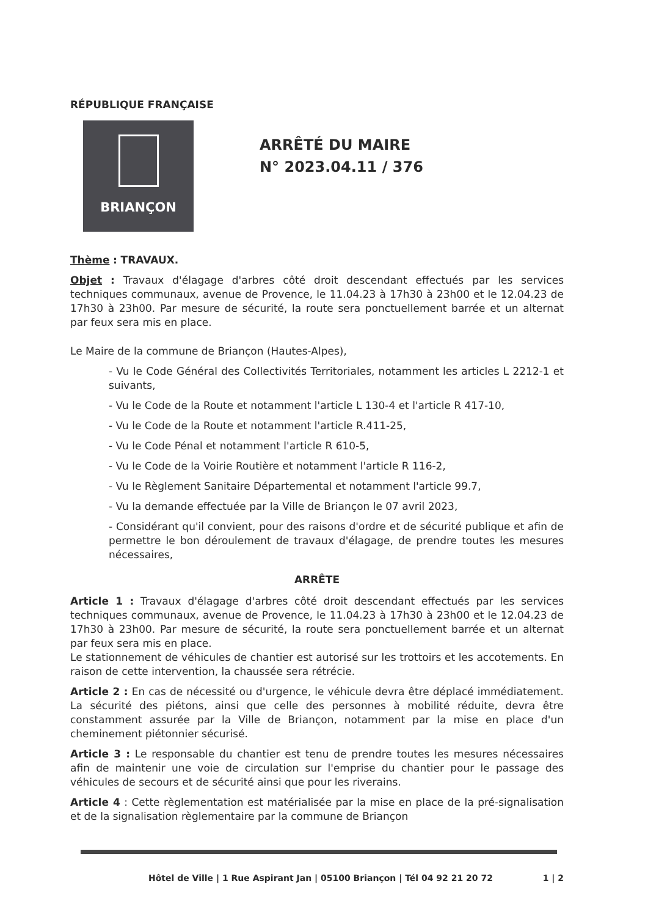RÉPUBLIQUE FRANÇAISE
BRIANÇON
ARRÊTÉ DU MAIRE
N° 2023.04.11 / 376
Thème : TRAVAUX.
Objet : Travaux d'élagage d'arbres côté droit descendant effectués par les services techniques communaux, avenue de Provence, le 11.04.23 à 17h30 à 23h00 et le 12.04.23 de 17h30 à 23h00. Par mesure de sécurité, la route sera ponctuellement barrée et un alternat par feux sera mis en place.
Le Maire de la commune de Briançon (Hautes-Alpes),
- Vu le Code Général des Collectivités Territoriales, notamment les articles L 2212-1 et suivants,
- Vu le Code de la Route et notamment l'article L 130-4 et l'article R 417-10,
- Vu le Code de la Route et notamment l'article R.411-25,
- Vu le Code Pénal et notamment l'article R 610-5,
- Vu le Code de la Voirie Routière et notamment l'article R 116-2,
- Vu le Règlement Sanitaire Départemental et notamment l'article 99.7,
- Vu la demande effectuée par la Ville de Briançon le 07 avril 2023,
- Considérant qu'il convient, pour des raisons d'ordre et de sécurité publique et afin de permettre le bon déroulement de travaux d'élagage, de prendre toutes les mesures nécessaires,
ARRÊTE
Article 1 : Travaux d'élagage d'arbres côté droit descendant effectués par les services techniques communaux, avenue de Provence, le 11.04.23 à 17h30 à 23h00 et le 12.04.23 de 17h30 à 23h00. Par mesure de sécurité, la route sera ponctuellement barrée et un alternat par feux sera mis en place.
Le stationnement de véhicules de chantier est autorisé sur les trottoirs et les accotements. En raison de cette intervention, la chaussée sera rétrécie.
Article 2 : En cas de nécessité ou d'urgence, le véhicule devra être déplacé immédiatement. La sécurité des piétons, ainsi que celle des personnes à mobilité réduite, devra être constamment assurée par la Ville de Briançon, notamment par la mise en place d'un cheminement piétonnier sécurisé.
Article 3 : Le responsable du chantier est tenu de prendre toutes les mesures nécessaires afin de maintenir une voie de circulation sur l'emprise du chantier pour le passage des véhicules de secours et de sécurité ainsi que pour les riverains.
Article 4 : Cette règlementation est matérialisée par la mise en place de la pré-signalisation et de la signalisation règlementaire par la commune de Briançon
Hôtel de Ville | 1 Rue Aspirant Jan | 05100 Briançon | Tél 04 92 21 20 72 1 | 2